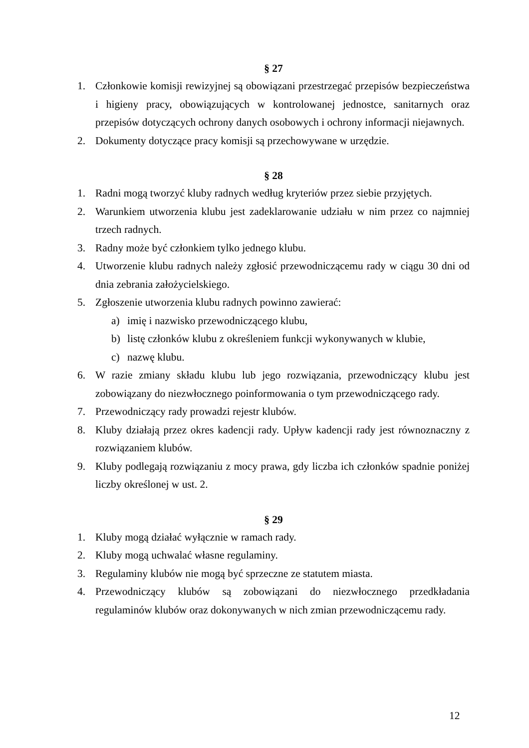§ 27
1. Członkowie komisji rewizyjnej są obowiązani przestrzegać przepisów bezpieczeństwa i higieny pracy, obowiązujących w kontrolowanej jednostce, sanitarnych oraz przepisów dotyczących ochrony danych osobowych i ochrony informacji niejawnych.
2. Dokumenty dotyczące pracy komisji są przechowywane w urzędzie.
§ 28
1. Radni mogą tworzyć kluby radnych według kryteriów przez siebie przyjętych.
2. Warunkiem utworzenia klubu jest zadeklarowanie udziału w nim przez co najmniej trzech radnych.
3. Radny może być członkiem tylko jednego klubu.
4. Utworzenie klubu radnych należy zgłosić przewodniczącemu rady w ciągu 30 dni od dnia zebrania założycielskiego.
5. Zgłoszenie utworzenia klubu radnych powinno zawierać:
a) imię i nazwisko przewodniczącego klubu,
b) listę członków klubu z określeniem funkcji wykonywanych w klubie,
c) nazwę klubu.
6. W razie zmiany składu klubu lub jego rozwiązania, przewodniczący klubu jest zobowiązany do niezwłocznego poinformowania o tym przewodniczącego rady.
7. Przewodniczący rady prowadzi rejestr klubów.
8. Kluby działają przez okres kadencji rady. Upływ kadencji rady jest równoznaczny z rozwiązaniem klubów.
9. Kluby podlegają rozwiązaniu z mocy prawa, gdy liczba ich członków spadnie poniżej liczby określonej w ust. 2.
§ 29
1. Kluby mogą działać wyłącznie w ramach rady.
2. Kluby mogą uchwalać własne regulaminy.
3. Regulaminy klubów nie mogą być sprzeczne ze statutem miasta.
4. Przewodniczący klubów są zobowiązani do niezwłocznego przedkładania regulaminów klubów oraz dokonywanych w nich zmian przewodniczącemu rady.
12